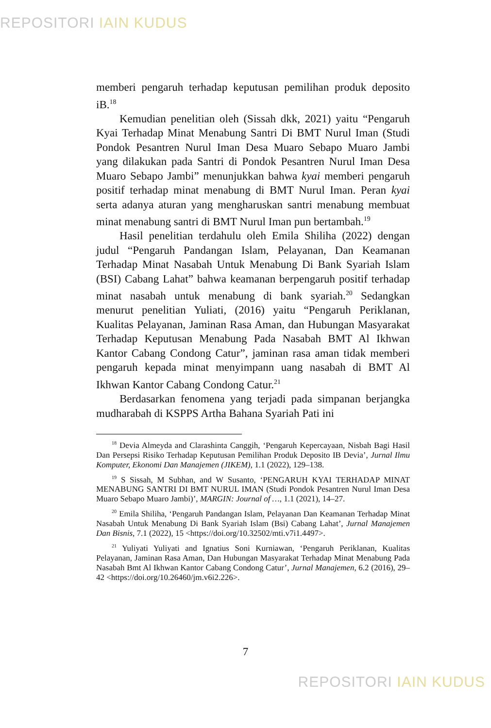REPOSITORI IAIN KUDUS
memberi pengaruh terhadap keputusan pemilihan produk deposito iB.<sup>18</sup>
Kemudian penelitian oleh (Sissah dkk, 2021) yaitu “Pengaruh Kyai Terhadap Minat Menabung Santri Di BMT Nurul Iman (Studi Pondok Pesantren Nurul Iman Desa Muaro Sebapo Muaro Jambi yang dilakukan pada Santri di Pondok Pesantren Nurul Iman Desa Muaro Sebapo Jambi” menunjukkan bahwa kyai memberi pengaruh positif terhadap minat menabung di BMT Nurul Iman. Peran kyai serta adanya aturan yang mengharuskan santri menabung membuat minat menabung santri di BMT Nurul Iman pun bertambah.<sup>19</sup>
Hasil penelitian terdahulu oleh Emila Shiliha (2022) dengan judul “Pengaruh Pandangan Islam, Pelayanan, Dan Keamanan Terhadap Minat Nasabah Untuk Menabung Di Bank Syariah Islam (BSI) Cabang Lahat” bahwa keamanan berpengaruh positif terhadap minat nasabah untuk menabung di bank syariah.<sup>20</sup> Sedangkan menurut penelitian Yuliati, (2016) yaitu “Pengaruh Periklanan, Kualitas Pelayanan, Jaminan Rasa Aman, dan Hubungan Masyarakat Terhadap Keputusan Menabung Pada Nasabah BMT Al Ikhwan Kantor Cabang Condong Catur”, jaminan rasa aman tidak memberi pengaruh kepada minat menyimpann uang nasabah di BMT Al Ikhwan Kantor Cabang Condong Catur.<sup>21</sup>
Berdasarkan fenomena yang terjadi pada simpanan berjangka mudharabah di KSPPS Artha Bahana Syariah Pati ini
<sup>18</sup> Devia Almeyda and Clarashinta Canggih, ‘Pengaruh Kepercayaan, Nisbah Bagi Hasil Dan Persepsi Risiko Terhadap Keputusan Pemilihan Produk Deposito IB Devia’, Jurnal Ilmu Komputer, Ekonomi Dan Manajemen (JIKEM), 1.1 (2022), 129–138.
<sup>19</sup> S Sissah, M Subhan, and W Susanto, ‘PENGARUH KYAI TERHADAP MINAT MENABUNG SANTRI DI BMT NURUL IMAN (Studi Pondok Pesantren Nurul Iman Desa Muaro Sebapo Muaro Jambi)’, MARGIN: Journal of …, 1.1 (2021), 14–27.
<sup>20</sup> Emila Shiliha, ‘Pengaruh Pandangan Islam, Pelayanan Dan Keamanan Terhadap Minat Nasabah Untuk Menabung Di Bank Syariah Islam (Bsi) Cabang Lahat’, Jurnal Manajemen Dan Bisnis, 7.1 (2022), 15 <https://doi.org/10.32502/mti.v7i1.4497>.
<sup>21</sup> Yuliyati Yuliyati and Ignatius Soni Kurniawan, ‘Pengaruh Periklanan, Kualitas Pelayanan, Jaminan Rasa Aman, Dan Hubungan Masyarakat Terhadap Minat Menabung Pada Nasabah Bmt Al Ikhwan Kantor Cabang Condong Catur’, Jurnal Manajemen, 6.2 (2016), 29–42 <https://doi.org/10.26460/jm.v6i2.226>.
7
REPOSITORI IAIN KUDUS